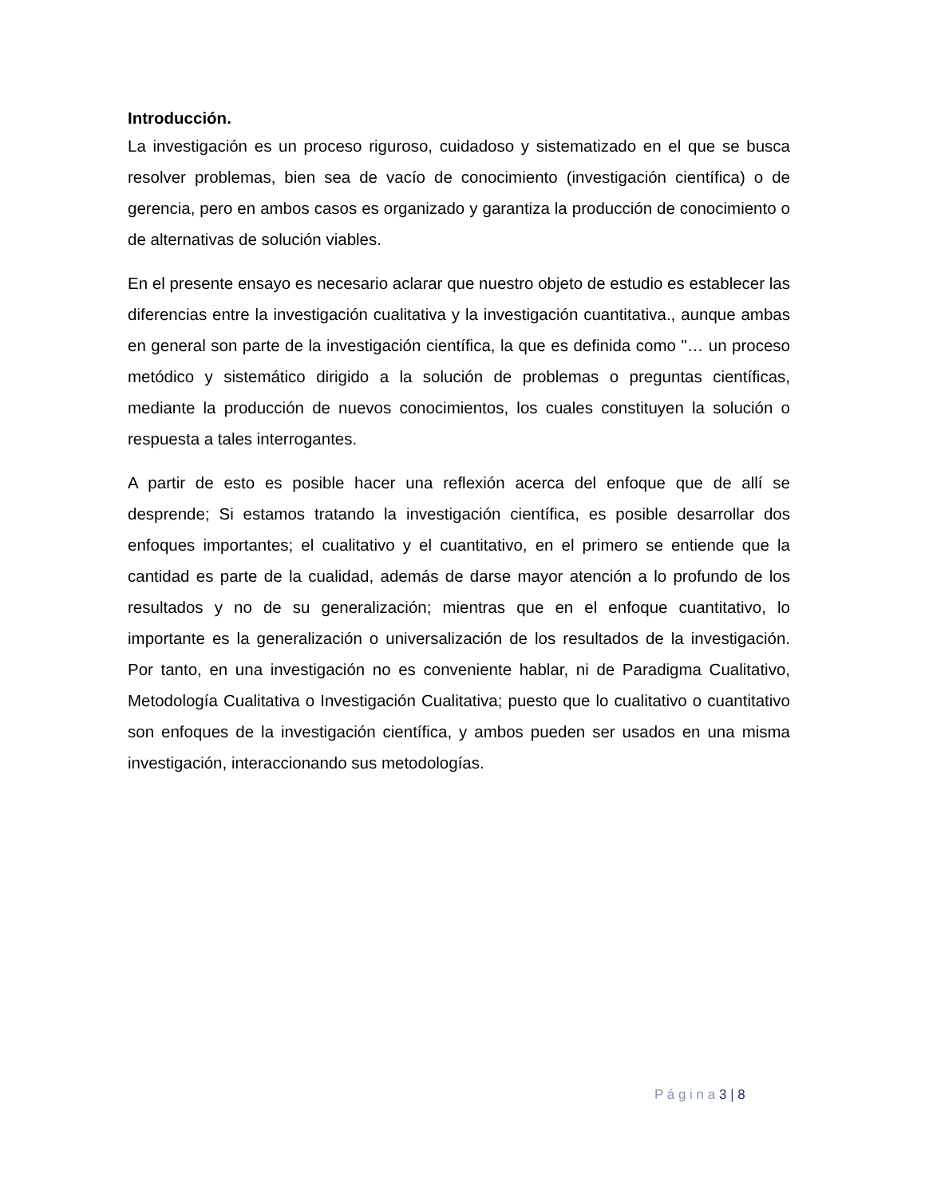Introducción.
La investigación es un proceso riguroso, cuidadoso y sistematizado en el que se busca resolver problemas, bien sea de vacío de conocimiento (investigación científica) o de gerencia, pero en ambos casos es organizado y garantiza la producción de conocimiento o de alternativas de solución viables.
En el presente ensayo es necesario aclarar que nuestro objeto de estudio es establecer las diferencias entre la investigación cualitativa y la investigación cuantitativa., aunque ambas en general son parte de la investigación científica, la que es definida como "… un proceso metódico y sistemático dirigido a la solución de problemas o preguntas científicas, mediante la producción de nuevos conocimientos, los cuales constituyen la solución o respuesta a tales interrogantes.
A partir de esto es posible hacer una reflexión acerca del enfoque que de allí se desprende; Si estamos tratando la investigación científica, es posible desarrollar dos enfoques importantes; el cualitativo y el cuantitativo, en el primero se entiende que la cantidad es parte de la cualidad, además de darse mayor atención a lo profundo de los resultados y no de su generalización; mientras que en el enfoque cuantitativo, lo importante es la generalización o universalización de los resultados de la investigación. Por tanto, en una investigación no es conveniente hablar, ni de Paradigma Cualitativo, Metodología Cualitativa o Investigación Cualitativa; puesto que lo cualitativo o cuantitativo son enfoques de la investigación científica, y ambos pueden ser usados en una misma investigación, interaccionando sus metodologías.
P á g i n a 3 | 8